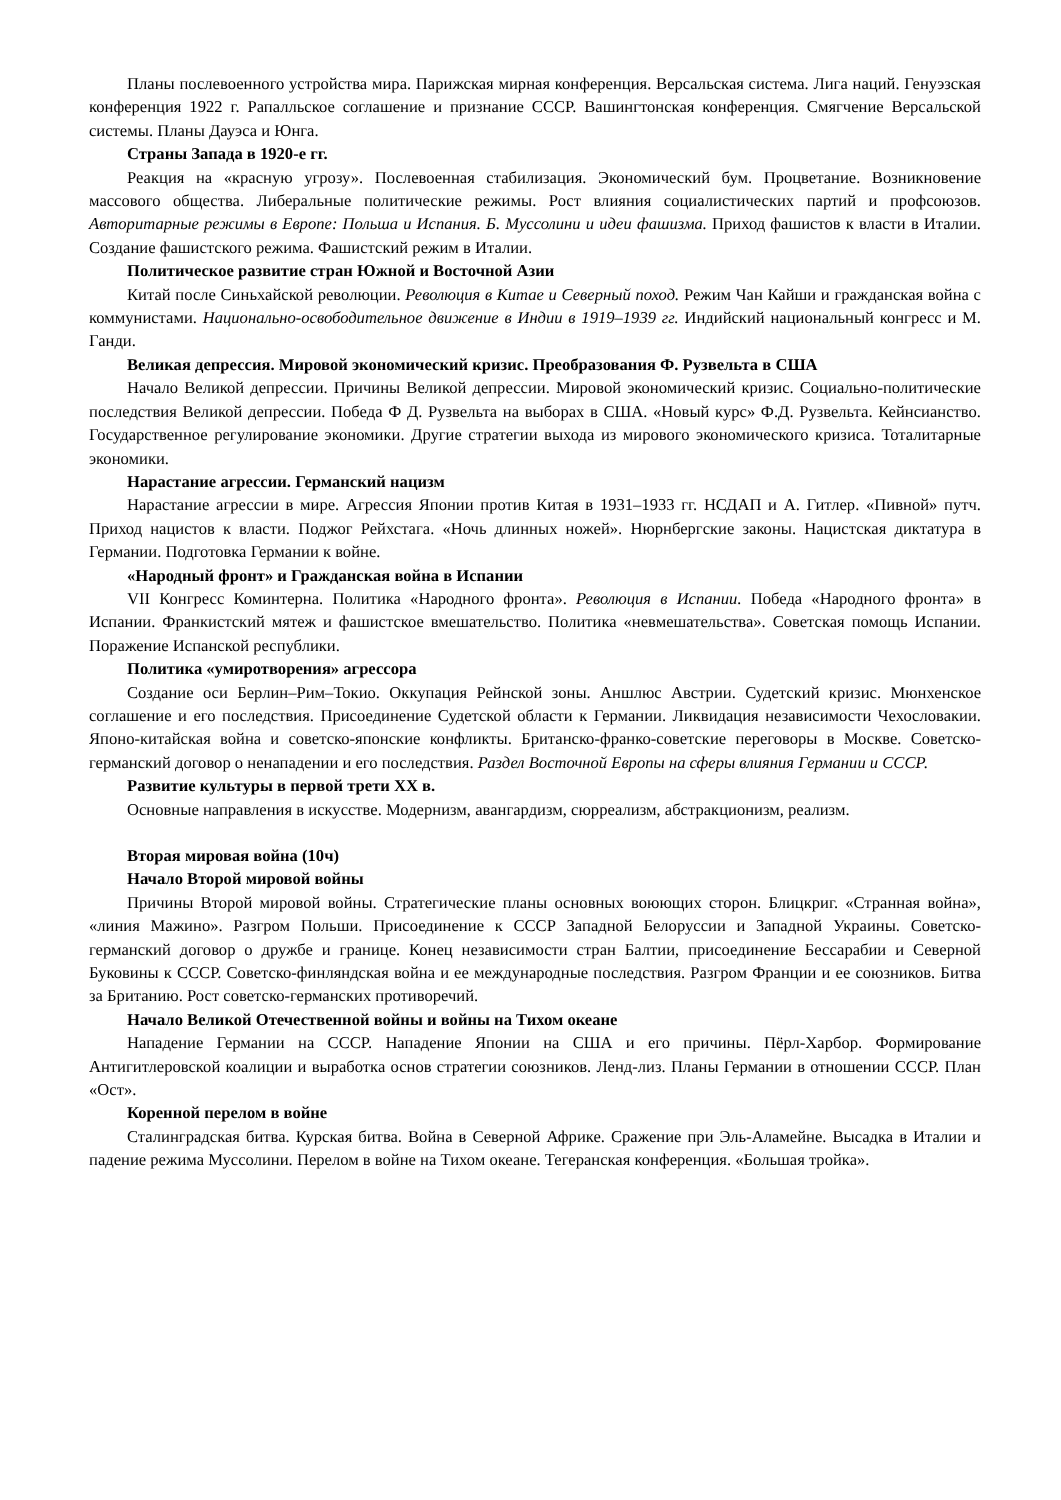Планы послевоенного устройства мира. Парижская мирная конференция. Версальская система. Лига наций. Генуэзская конференция 1922 г. Рапалльское соглашение и признание СССР. Вашингтонская конференция. Смягчение Версальской системы. Планы Дауэса и Юнга.
Страны Запада в 1920-е гг.
Реакция на «красную угрозу». Послевоенная стабилизация. Экономический бум. Процветание. Возникновение массового общества. Либеральные политические режимы. Рост влияния социалистических партий и профсоюзов. Авторитарные режимы в Европе: Польша и Испания. Б. Муссолини и идеи фашизма. Приход фашистов к власти в Италии. Создание фашистского режима. Фашистский режим в Италии.
Политическое развитие стран Южной и Восточной Азии
Китай после Синьхайской революции. Революция в Китае и Северный поход. Режим Чан Кайши и гражданская война с коммунистами. Национально-освободительное движение в Индии в 1919–1939 гг. Индийский национальный конгресс и М. Ганди.
Великая депрессия. Мировой экономический кризис. Преобразования Ф. Рузвельта в США
Начало Великой депрессии. Причины Великой депрессии. Мировой экономический кризис. Социально-политические последствия Великой депрессии. Победа Ф Д. Рузвельта на выборах в США. «Новый курс» Ф.Д. Рузвельта. Кейнсианство. Государственное регулирование экономики. Другие стратегии выхода из мирового экономического кризиса. Тоталитарные экономики.
Нарастание агрессии. Германский нацизм
Нарастание агрессии в мире. Агрессия Японии против Китая в 1931–1933 гг. НСДАП и А. Гитлер. «Пивной» путч. Приход нацистов к власти. Поджог Рейхстага. «Ночь длинных ножей». Нюрнбергские законы. Нацистская диктатура в Германии. Подготовка Германии к войне.
«Народный фронт» и Гражданская война в Испании
VII Конгресс Коминтерна. Политика «Народного фронта». Революция в Испании. Победа «Народного фронта» в Испании. Франкистский мятеж и фашистское вмешательство. Политика «невмешательства». Советская помощь Испании. Поражение Испанской республики.
Политика «умиротворения» агрессора
Создание оси Берлин–Рим–Токио. Оккупация Рейнской зоны. Аншлюс Австрии. Судетский кризис. Мюнхенское соглашение и его последствия. Присоединение Судетской области к Германии. Ликвидация независимости Чехословакии. Японо-китайская война и советско-японские конфликты. Британско-франко-советские переговоры в Москве. Советско-германский договор о ненападении и его последствия. Раздел Восточной Европы на сферы влияния Германии и СССР.
Развитие культуры в первой трети XX в.
Основные направления в искусстве. Модернизм, авангардизм, сюрреализм, абстракционизм, реализм.
Вторая мировая война (10ч)
Начало Второй мировой войны
Причины Второй мировой войны. Стратегические планы основных воюющих сторон. Блицкриг. «Странная война», «линия Мажино». Разгром Польши. Присоединение к СССР Западной Белоруссии и Западной Украины. Советско-германский договор о дружбе и границе. Конец независимости стран Балтии, присоединение Бессарабии и Северной Буковины к СССР. Советско-финляндская война и ее международные последствия. Разгром Франции и ее союзников. Битва за Британию. Рост советско-германских противоречий.
Начало Великой Отечественной войны и войны на Тихом океане
Нападение Германии на СССР. Нападение Японии на США и его причины. Пёрл-Харбор. Формирование Антигитлеровской коалиции и выработка основ стратегии союзников. Ленд-лиз. Планы Германии в отношении СССР. План «Ост».
Коренной перелом в войне
Сталинградская битва. Курская битва. Война в Северной Африке. Сражение при Эль-Аламейне. Высадка в Италии и падение режима Муссолини. Перелом в войне на Тихом океане. Тегеранская конференция. «Большая тройка».